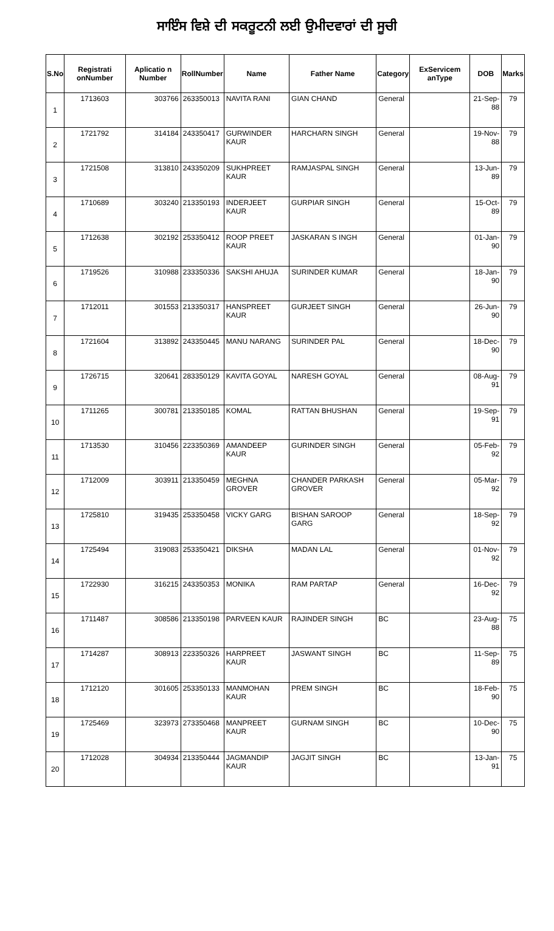ਸਾਇੰਸ ਵਿਸ਼ੇ ਦੀ ਸਕਰੂਟਨੀ ਲਈ ਉਮੀਦਵਾਰਾਂ ਦੀ ਸੂਚੀ
| S.No | Registrati onNumber | Aplicatio n Number | RollNumber | Name | Father Name | Category | ExServicem anType | DOB | Marks |
| --- | --- | --- | --- | --- | --- | --- | --- | --- | --- |
| 1 | 1713603 | 303766 | 263350013 | NAVITA RANI | GIAN CHAND | General | | 21-Sep-88 | 79 |
| 2 | 1721792 | 314184 | 243350417 | GURWINDER KAUR | HARCHARN SINGH | General | | 19-Nov-88 | 79 |
| 3 | 1721508 | 313810 | 243350209 | SUKHPREET KAUR | RAMJASPAL SINGH | General | | 13-Jun-89 | 79 |
| 4 | 1710689 | 303240 | 213350193 | INDERJEET KAUR | GURPIAR SINGH | General | | 15-Oct-89 | 79 |
| 5 | 1712638 | 302192 | 253350412 | ROOP PREET KAUR | JASKARAN S INGH | General | | 01-Jan-90 | 79 |
| 6 | 1719526 | 310988 | 233350336 | SAKSHI AHUJA | SURINDER KUMAR | General | | 18-Jan-90 | 79 |
| 7 | 1712011 | 301553 | 213350317 | HANSPREET KAUR | GURJEET SINGH | General | | 26-Jun-90 | 79 |
| 8 | 1721604 | 313892 | 243350445 | MANU NARANG | SURINDER PAL | General | | 18-Dec-90 | 79 |
| 9 | 1726715 | 320641 | 283350129 | KAVITA GOYAL | NARESH GOYAL | General | | 08-Aug-91 | 79 |
| 10 | 1711265 | 300781 | 213350185 | KOMAL | RATTAN BHUSHAN | General | | 19-Sep-91 | 79 |
| 11 | 1713530 | 310456 | 223350369 | AMANDEEP KAUR | GURINDER SINGH | General | | 05-Feb-92 | 79 |
| 12 | 1712009 | 303911 | 213350459 | MEGHNA GROVER | CHANDER PARKASH GROVER | General | | 05-Mar-92 | 79 |
| 13 | 1725810 | 319435 | 253350458 | VICKY GARG | BISHAN SAROOP GARG | General | | 18-Sep-92 | 79 |
| 14 | 1725494 | 319083 | 253350421 | DIKSHA | MADAN LAL | General | | 01-Nov-92 | 79 |
| 15 | 1722930 | 316215 | 243350353 | MONIKA | RAM PARTAP | General | | 16-Dec-92 | 79 |
| 16 | 1711487 | 308586 | 213350198 | PARVEEN KAUR | RAJINDER SINGH | BC | | 23-Aug-88 | 75 |
| 17 | 1714287 | 308913 | 223350326 | HARPREET KAUR | JASWANT SINGH | BC | | 11-Sep-89 | 75 |
| 18 | 1712120 | 301605 | 253350133 | MANMOHAN KAUR | PREM SINGH | BC | | 18-Feb-90 | 75 |
| 19 | 1725469 | 323973 | 273350468 | MANPREET KAUR | GURNAM SINGH | BC | | 10-Dec-90 | 75 |
| 20 | 1712028 | 304934 | 213350444 | JAGMANDIP KAUR | JAGJIT SINGH | BC | | 13-Jan-91 | 75 |